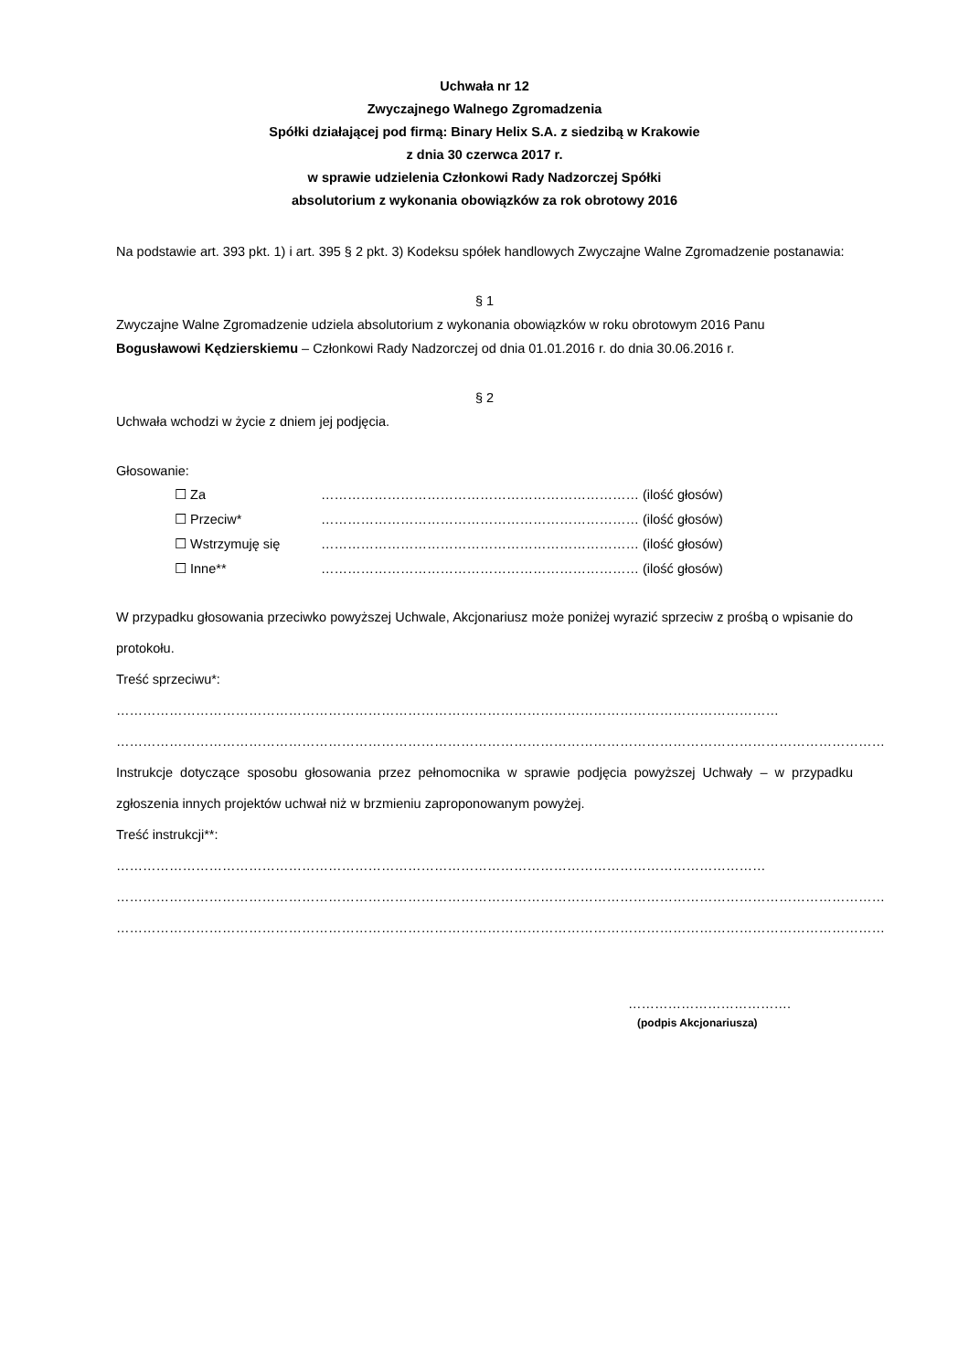Uchwała nr 12
Zwyczajnego Walnego Zgromadzenia
Spółki działającej pod firmą: Binary Helix S.A. z siedzibą w Krakowie
z dnia 30 czerwca 2017 r.
w sprawie udzielenia Członkowi Rady Nadzorczej Spółki
absolutorium z wykonania obowiązków za rok obrotowy 2016
Na podstawie art. 393 pkt. 1) i art. 395 § 2 pkt. 3) Kodeksu spółek handlowych Zwyczajne Walne Zgromadzenie postanawia:
§ 1
Zwyczajne Walne Zgromadzenie udziela absolutorium z wykonania obowiązków w roku obrotowym 2016 Panu Bogusławowi Kędzierskiemu – Członkowi Rady Nadzorczej od dnia 01.01.2016 r. do dnia 30.06.2016 r.
§ 2
Uchwała wchodzi w życie z dniem jej podjęcia.
Głosowanie:
☐ Za ……………………………………………………………… (ilość głosów)
☐ Przeciw* ……………………………………………………………… (ilość głosów)
☐ Wstrzymuję się ……………………………………………………………… (ilość głosów)
☐ Inne** ……………………………………………………………… (ilość głosów)
W przypadku głosowania przeciwko powyższej Uchwale, Akcjonariusz może poniżej wyrazić sprzeciw z prośbą o wpisanie do protokołu.
Treść sprzeciwu*: ……………………………………………………………………………………………………………………………………
…………………………………………………………………………………………………………………………………………………………
Instrukcje dotyczące sposobu głosowania przez pełnomocnika w sprawie podjęcia powyższej Uchwały – w przypadku zgłoszenia innych projektów uchwał niż w brzmieniu zaproponowanym powyżej.
Treść instrukcji**: …………………………………………………………………………………………………………………………………
…………………………………………………………………………………………………………………………………………………………
…………………………………………………………………………………………………………………………………………………………
……………………………….
(podpis Akcjonariusza)